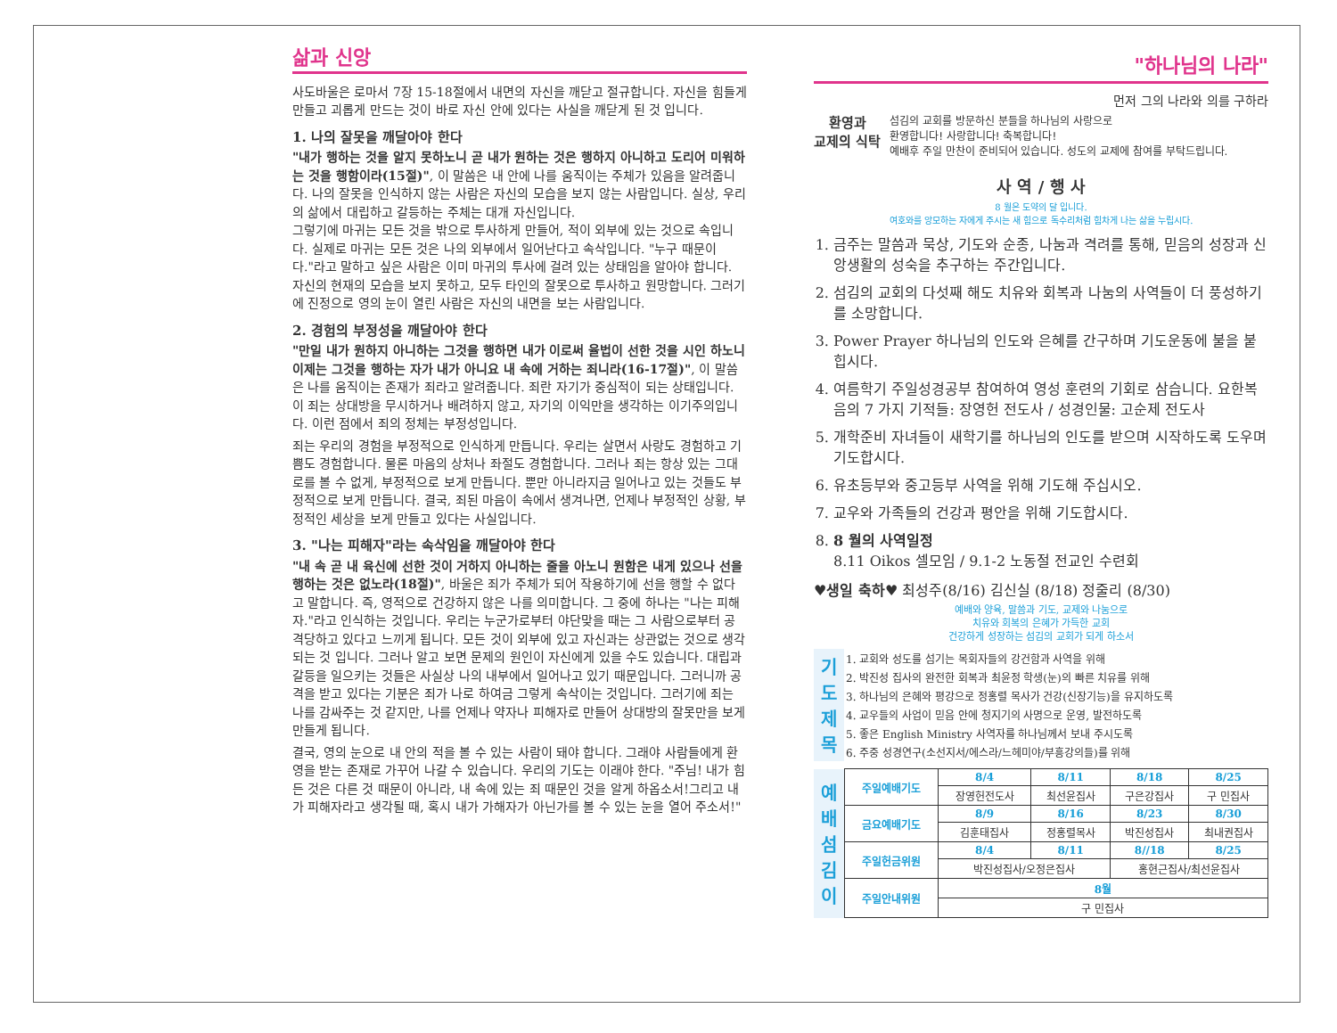삶과 신앙
사도바울은 로마서 7장 15-18절에서 내면의 자신을 깨닫고 절규합니다. 자신을 힘들게 만들고 괴롭게 만드는 것이 바로 자신 안에 있다는 사실을 깨닫게 된 것 입니다.
1. 나의 잘못을 깨달아야 한다
"내가 행하는 것을 알지 못하노니 곧 내가 원하는 것은 행하지 아니하고 도리어 미워하는 것을 행함이라(15절)", 이 말씀은 내 안에 나를 움직이는 주체가 있음을 알려줍니다. 나의 잘못을 인식하지 않는 사람은 자신의 모습을 보지 않는 사람입니다. 실상, 우리의 삶에서 대립하고 갈등하는 주체는 대개 자신입니다.
그렇기에 마귀는 모든 것을 밖으로 투사하게 만들어, 적이 외부에 있는 것으로 속입니다. 실제로 마귀는 모든 것은 나의 외부에서 일어난다고 속삭입니다. "누구 때문이다."라고 말하고 싶은 사람은 이미 마귀의 투사에 걸려 있는 상태임을 알아야 합니다. 자신의 현재의 모습을 보지 못하고, 모두 타인의 잘못으로 투사하고 원망합니다. 그러기에 진정으로 영의 눈이 열린 사람은 자신의 내면을 보는 사람입니다.
2. 경험의 부정성을 깨달아야 한다
"만일 내가 원하지 아니하는 그것을 행하면 내가 이로써 율법이 선한 것을 시인 하노니 이제는 그것을 행하는 자가 내가 아니요 내 속에 거하는 죄니라(16-17절)", 이 말씀은 나를 움직이는 존재가 죄라고 알려줍니다. 죄란 자기가 중심적이 되는 상태입니다. 이 죄는 상대방을 무시하거나 배려하지 않고, 자기의 이익만을 생각하는 이기주의입니다. 이런 점에서 죄의 정체는 부정성입니다.
죄는 우리의 경험을 부정적으로 인식하게 만듭니다. 우리는 살면서 사랑도 경험하고 기쁨도 경험합니다. 물론 마음의 상처나 좌절도 경험합니다. 그러나 죄는 항상 있는 그대로를 볼 수 없게, 부정적으로 보게 만듭니다. 뿐만 아니라지금 일어나고 있는 것들도 부정적으로 보게 만듭니다. 결국, 죄된 마음이 속에서 생겨나면, 언제나 부정적인 상황, 부정적인 세상을 보게 만들고 있다는 사실입니다.
3. "나는 피해자"라는 속삭임을 깨달아야 한다
"내 속 곧 내 육신에 선한 것이 거하지 아니하는 줄을 아노니 원함은 내게 있으나 선을 행하는 것은 없노라(18절)", 바울은 죄가 주체가 되어 작용하기에 선을 행할 수 없다고 말합니다. 즉, 영적으로 건강하지 않은 나를 의미합니다. 그 중에 하나는 "나는 피해자."라고 인식하는 것입니다. 우리는 누군가로부터 야단맞을 때는 그 사람으로부터 공격당하고 있다고 느끼게 됩니다. 모든 것이 외부에 있고 자신과는 상관없는 것으로 생각되는 것 입니다. 그러나 알고 보면 문제의 원인이 자신에게 있을 수도 있습니다. 대립과 갈등을 일으키는 것들은 사실상 나의 내부에서 일어나고 있기 때문입니다. 그러니까 공격을 받고 있다는 기분은 죄가 나로 하여금 그렇게 속삭이는 것입니다. 그러기에 죄는 나를 감싸주는 것 같지만, 나를 언제나 약자나 피해자로 만들어 상대방의 잘못만을 보게 만들게 됩니다.
결국, 영의 눈으로 내 안의 적을 볼 수 있는 사람이 돼야 합니다. 그래야 사람들에게 환영을 받는 존재로 가꾸어 나갈 수 있습니다. 우리의 기도는 이래야 한다. "주님! 내가 힘든 것은 다른 것 때문이 아니라, 내 속에 있는 죄 때문인 것을 알게 하옵소서!그리고 내가 피해자라고 생각될 때, 혹시 내가 가해자가 아닌가를 볼 수 있는 눈을 열어 주소서!"
"하나님의 나라"
먼저 그의 나라와 의를 구하라
환영과
교제의 식탁
섬김의 교회를 방문하신 분들을 하나님의 사랑으로
환영합니다! 사랑합니다! 축복합니다!
예배후 주일 만찬이 준비되어 있습니다. 성도의 교제에 참여를 부탁드립니다.
사 역 / 행 사
8 월은 도약의 달 입니다.
여호와를 앙모하는 자에게 주시는 새 힘으로 독수리처럼 힘차게 나는 삶을 누립시다.
1. 금주는 말씀과 묵상, 기도와 순종, 나눔과 격려를 통해, 믿음의 성장과 신앙생활의 성숙을 추구하는 주간입니다.
2. 섬김의 교회의 다섯째 해도 치유와 회복과 나눔의 사역들이 더 풍성하기를 소망합니다.
3. Power Prayer 하나님의 인도와 은혜를 간구하며 기도운동에 불을 붙힙시다.
4. 여름학기 주일성경공부 참여하여 영성 훈련의 기회로 삼습니다. 요한복음의 7 가지 기적들: 장영헌 전도사 / 성경인물: 고순제 전도사
5. 개학준비 자녀들이 새학기를 하나님의 인도를 받으며 시작하도록 도우며 기도합시다.
6. 유초등부와 중고등부 사역을 위해 기도해 주십시오.
7. 교우와 가족들의 건강과 평안을 위해 기도합시다.
8. 8 월의 사역일정
8.11 Oikos 셀모임 / 9.1-2 노동절 전교인 수련회
♥생일 축하♥ 최성주(8/16) 김신실 (8/18) 정줄리 (8/30)
예배와 양육, 말씀과 기도, 교제와 나눔으로
치유와 회복의 은혜가 가득한 교회
건강하게 성장하는 섬김의 교회가 되게 하소서
| 기 도 제 목 | 1. 교회와 성도를 섬기는 목회자들의 강건함과 사역을 위해 |
| | 2. 박진성 집사의 완전한 회복과 최윤정 학생(눈)의 빠른 치유를 위해 |
| | 3. 하나님의 은혜와 평강으로 정홍렬 목사가 건강(신장기능)을 유지하도록 |
| | 4. 교우들의 사업이 믿음 안에 청지기의 사명으로 운영, 발전하도록 |
| | 5. 좋은 English Ministry 사역자를 하나님께서 보내 주시도록 |
| | 6. 주중 성경연구(소선지서/에스라/느헤미야/부흥강의들)를 위해 |
| 예 배 섬 김 이 | 주일예배기도 | 8/4 | 8/11 | 8/18 | 8/25 |
| | | 장영헌전도사 | 최선윤집사 | 구은강집사 | 구 민집사 |
| | 금요예배기도 | 8/9 | 8/16 | 8/23 | 8/30 |
| | | 김훈태집사 | 정홍렬목사 | 박진성집사 | 최내권집사 |
| | 주일헌금위원 | 8/4 | 8/11 | 8//18 | 8/25 |
| | | 박진성집사/오정은집사 | | 홍현근집사/최선윤집사 | |
| | 주일안내위원 | 8월 | | | |
| | | 구 민집사 | | | |